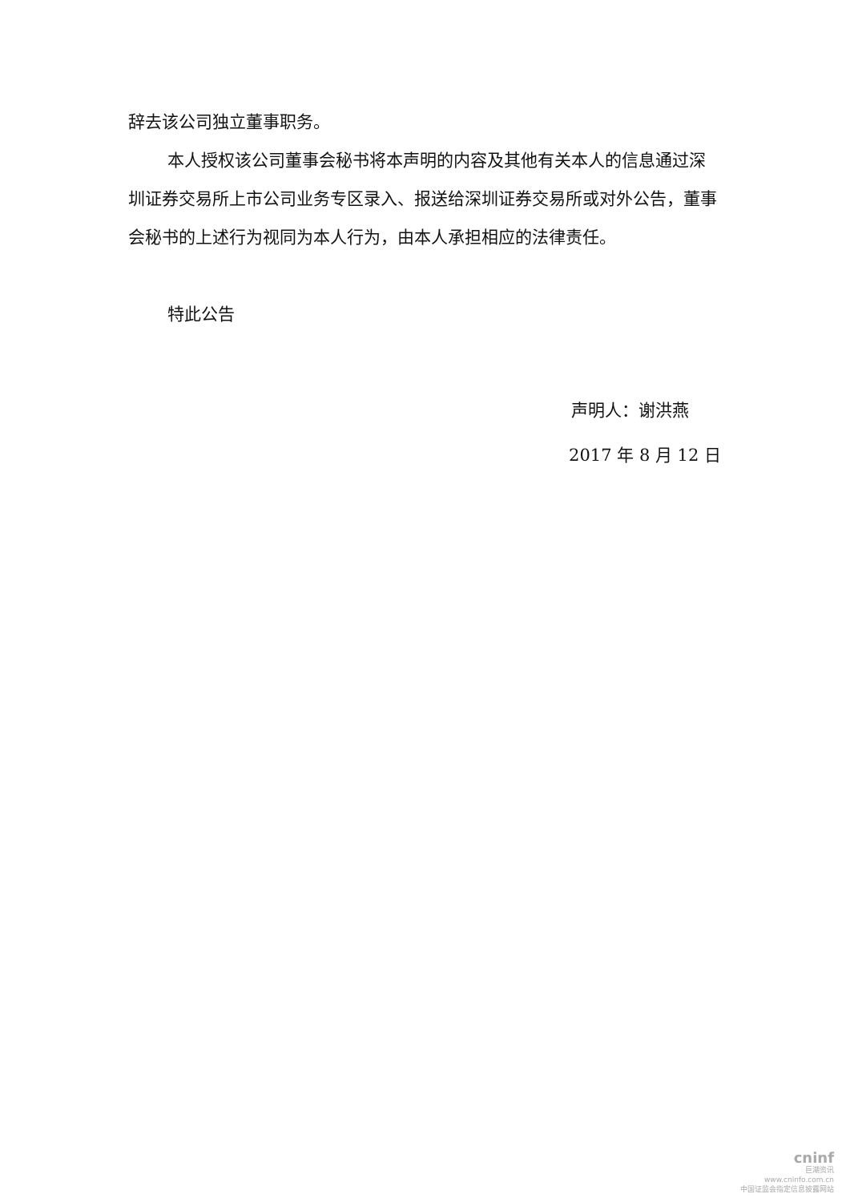辞去该公司独立董事职务。
本人授权该公司董事会秘书将本声明的内容及其他有关本人的信息通过深圳证券交易所上市公司业务专区录入、报送给深圳证券交易所或对外公告，董事会秘书的上述行为视同为本人行为，由本人承担相应的法律责任。
特此公告
声明人：谢洪燕
2017 年 8 月 12 日
cninf
巨潮资讯
www.cninfo.com.cn
中国证监会指定信息披露网站